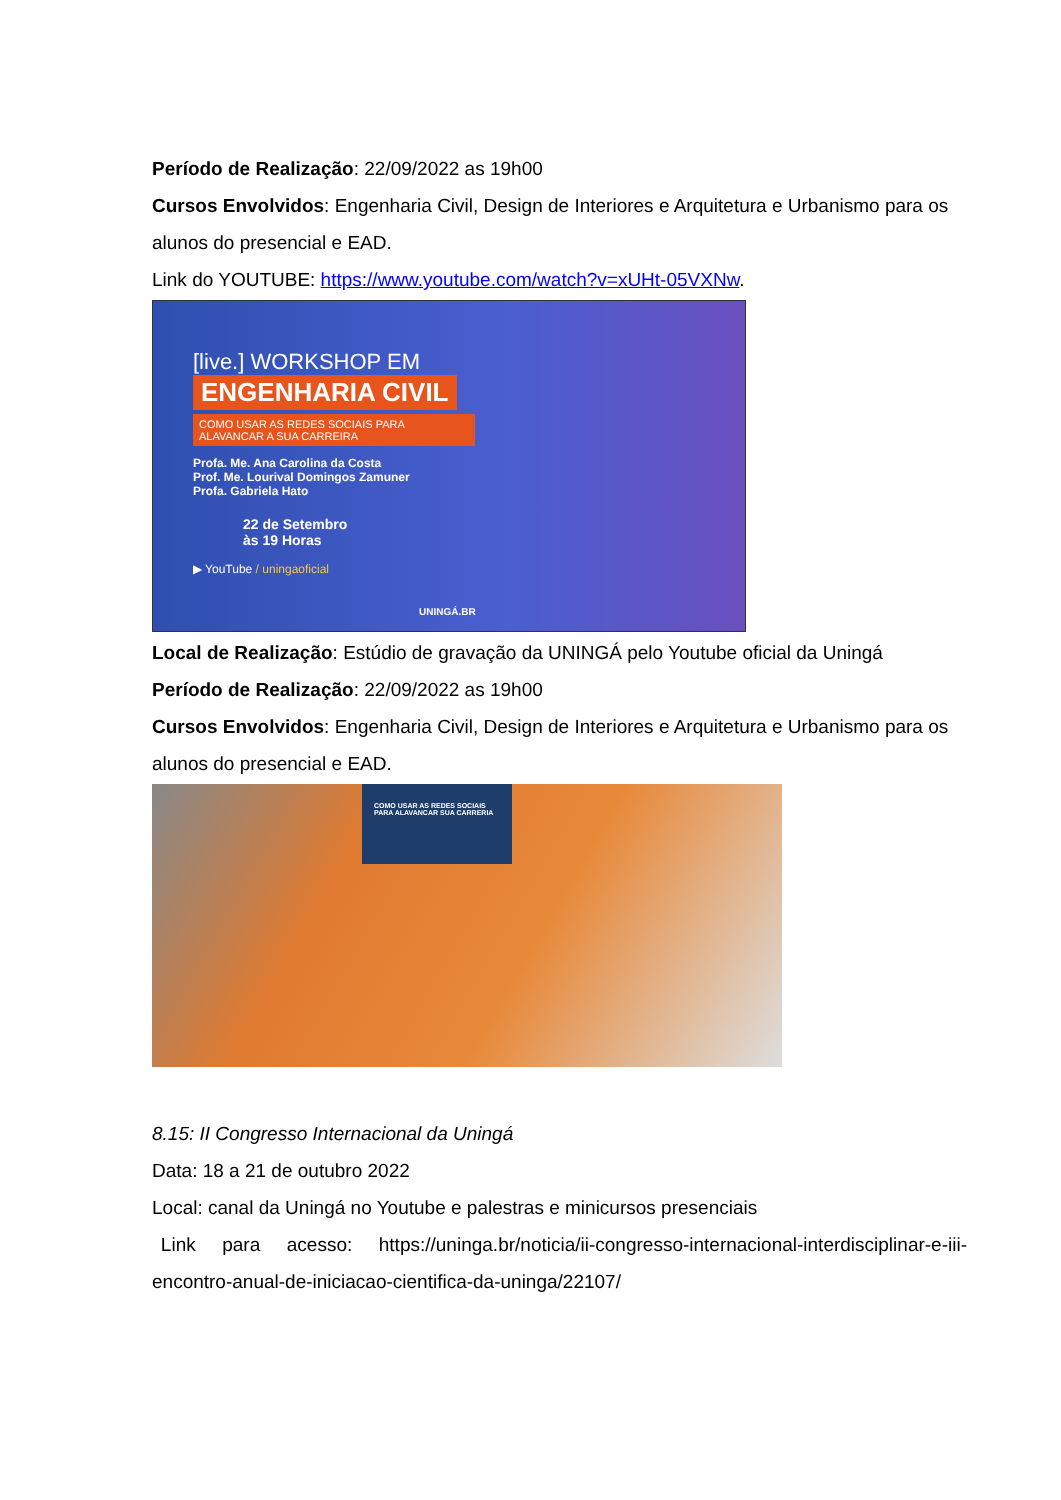Período de Realização: 22/09/2022 as 19h00
Cursos Envolvidos: Engenharia Civil, Design de Interiores e Arquitetura e Urbanismo para os alunos do presencial e EAD.
Link do YOUTUBE: https://www.youtube.com/watch?v=xUHt-05VXNw.
[live.] WORKSHOP EM
ENGENHARIA CIVIL
COMO USAR AS REDES SOCIAIS PARA ALAVANCAR A SUA CARREIRA
Profa. Me. Ana Carolina da Costa
Prof. Me. Lourival Domingos Zamuner
Profa. Gabriela Hato
22 de Setembro
às 19 Horas
▶ YouTube / uningaoficial
UNINGÁ.BR
Local de Realização: Estúdio de gravação da UNINGÁ pelo Youtube oficial da Uningá
Período de Realização: 22/09/2022 as 19h00
Cursos Envolvidos: Engenharia Civil, Design de Interiores e Arquitetura e Urbanismo para os alunos do presencial e EAD.
COMO USAR AS REDES SOCIAIS PARA ALAVANCAR SUA CARRERIA
8.15: II Congresso Internacional da Uningá
Data: 18 a 21 de outubro 2022
Local: canal da Uningá no Youtube e palestras e minicursos presenciais
Link para acesso: https://uninga.br/noticia/ii-congresso-internacional-interdisciplinar-e-iii-encontro-anual-de-iniciacao-cientifica-da-uninga/22107/